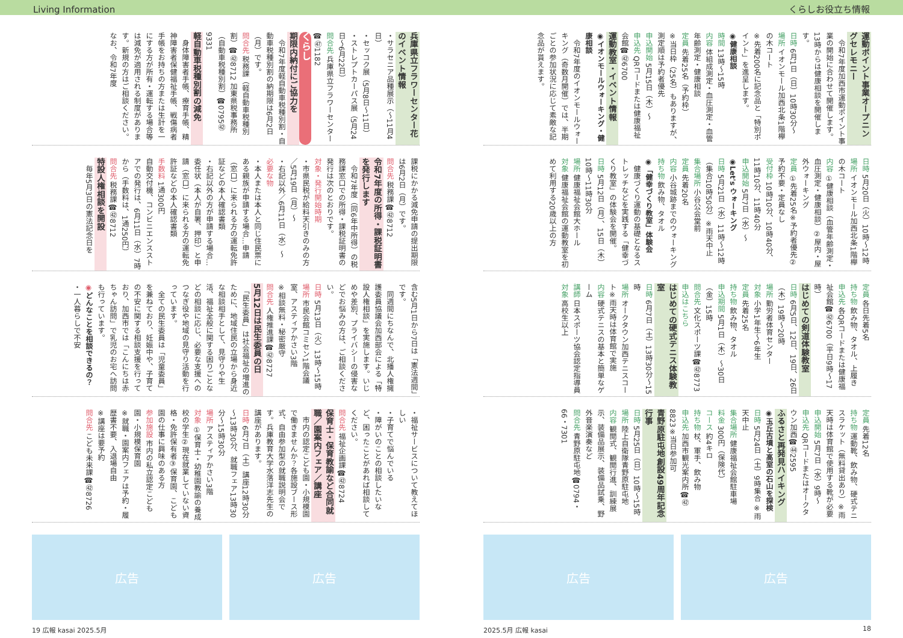Living Information くらしお役立ち情報
運動ポイント事業オープニングセレモニー
　令和7年度加西市運動ポイント事業の開始に合わせて開催します。13時からは健康相談を開催します。
日時 6月1日（日）10時30分～
場所 イオンモール加西北条1階欅の木コート
※先着200名に記念品と「特別ポイント」を進呈します。
◉健康相談
時間 13時～15時
内容 体組成測定・血圧測定・血管年齢測定・健康相談
定員 先着25名（予約枠）
※当日枠（25名）もありますが、測定順は予約者優先
申込開始 5月15日（木）～
申込先 QRコードまたは健康福祉会館☎㊷6700
運動教室・イベント情報
◉イオンモールウォーキング・健康相談
　令和7年度のイオンモールウォーキング（奇数月開催）では、半期ごとの参加状況に応じて素敵な記念品が貰えます。
日時 5月20日（火）10時～12時
場所 イオンモール加西北条1階欅の木コート
内容 ①健康相談（血管年齢測定・血圧測定・健康相談）②屋内・屋外ウォーキング
定員 ①先着25名※予約者優先②予約不要・定員なし
受付枠 10時10分、10時40分、11時10分、11時40分
申込開始 5月7日（水）～
◉Let's ウォーキング
日時 5月21日（水）11時～12時（集合10時50分）※雨天中止
集合場所 小谷公会堂前
定員 先着20名
内容 小谷城跡までのウォーキング
持ち物 飲み物、タオル
◉「健幸づくり教室」体験会
　健康づくり運動の基礎となるストレッチなどを実践する「健幸づくり教室」の体験会を開催。
日時 5月12日（月）、15日（木）10時～11時30分
場所 健康福祉会館大ホール
対象 健康福祉会館の運動教室を初めて利用する20歳以上の方
定員 各日先着5名
持ち物 飲み物、タオル、上履き
申込先 各QRコードまたは健康福祉会館☎㊷6700（平日9時～17時）
はじめての剣道体験教室
日時 6月5日、12日、19日、26日（木）19時～20時
場所 勤労者体育センター
対象 小学1年生～6年生
定員 先着25名
持ち物 飲み物、タオル
申込期間 5月1日（木）～30日（金）15時
問合先 文化スポーツ課☎㊷8773
申込はこちら
はじめての硬式テニス体験教室
日時 6月7日（土）13時30分～15時
場所 オークタウン加西テニスコート※雨天時は体育館で実施
内容 硬式テニスの基本と簡単なゲーム
講師 日本スポーツ協会認定指導員
対象 高校生以上
定員 先着12名
持ち物 運動靴、飲み物、硬式テニスラケット（無料貸出あり）※雨天時は体育館で使用する靴が必要
申込開始 5月7日（水）9時～
申込先 QRコードまたはオークタウン加西☎㊹2595
ふるさと再発見ハイキング
◉玉丘古墳と高室の石山を探検
日時 5月24日（土）9時集合 ※雨天中止
集合場所 健康福祉会館駐車場
料金 300円（保険代）
コース 約4キロ
持ち物 杖、軍手、飲み物
申込先 加西市観光案内所☎㊷8823※当日参加可
青野原駐屯地創設49周年記念行事
日時 5月25日（日）10時～15時
場所 陸上自衛隊青野原駐屯地
内容 観閲式、観閲行進、訓練展示、装備品展示、装備品試乗、野外音楽演奏など
問合先 青野原駐屯地☎0794・66・7301
広告 広告
2025.5月 広報 kasai 18
兵庫県立フラワーセンター花のイベント情報
・サラセニア品種展示（～11月4日）
・セッコク展（5月8日～11日）
・ストレプトカーパス展（5月24日～6月22日）
問合先 兵庫県立フラワーセンター☎㊼1182
くらし
期限内納付にご協力を
　令和7年度軽自動車税種別割・自動車税種別割の納期限は6月2日（月）です。
問合先 税務課（軽自動車税種別割）☎㊷8712 加東県税事務所（自動車税種別割）☎0795㊷9331
軽自動車税種別割の減免
　身体障害者手帳、療育手帳、精神障害者保健福祉手帳、戦傷病者手帳をお持ちの方または生計を一にする方が所有・運転する場合等は減免が適用される制度があります。新規の方はご相談ください。なお、令和7年度
課税にかかる減免申請の提出期限は6月2日（月）です。
問合先 税務課☎㊷8712
令和7年度の所得・課税証明書を発行します
　令和7年度（同6年中所得）の税務課窓口での所得・課税証明書の発行は次のとおりです。
対象・発行開始時期
・市県民税が給料天引きのみの方／5月19日（月）～
・右記以外／6月11日（水）～
必要な物
・本人または本人と同じ住民票にある親族が申請する場合…申請（窓口）に来られる方の運転免許証などの本人確認書類
・右記以外の方が申請する場合…委任状（本人が自署、押印）と申請（窓口）に来られる方の運転免許証などの本人確認書類
手数料 1通300円
自動交付機、コンビニエンスストアでの発行は、6月11日（水）7時から（手数料は、1通250円）
問合先 税務課☎㊷8712
特設人権相談を開設
　毎年5月3日の憲法記念日を
含む5月1日から7日は「憲法週間」です。
　同週間にちなんで、北播人権擁護委員協議会加西部会による「特設人権相談」を実施します。いじめや差別、プライバシーの侵害などでお悩みの方は、ご相談ください。
日時 5月13日（火）13時～15時
場所 市民会館コミセン1階会議室、アスティアかさい3階
※相談無料・秘密厳守
問合先 人権推進課☎㊷8727
5月12日は民生委員の日
　「民生委員」は社会福祉の増進のために、地域住民の立場から身近な相談相手として、見守りや生活、福祉全般に関する困りごとなどの相談に応じ、必要な支援へのつなぎ役や地域の見守り活動を行っています。
　全ての民生委員は「児童委員」を兼ねており、妊娠中や、子育ての不安に関する相談支援を行っており、加西市では「こんにちは赤ちゃん訪問」で乳児のお宅へ訪問も行っています。
◉どんなことを相談できるの？
・一人暮らしで不安
・福祉サービスについて教えてほしい
・子育てで悩んでいる
・障がいのことの相談したいなど、困ったことがあれば相談してください。
問合先 福祉企画課☎㊷8724
保育士・保育教諭など合同就職／園案内フェア／講座
　市内の認定こども園・小規模園で働きませんか？各施設ブース形式、自由参加型の就職説明会です。兵庫教育大学水落洋志先生の講座があります。
日時 6月7日（土）講座12時30分～13時30分、就職フェア13時30分～15時30分
場所 アスティアかさい3階
対象 ①保育士・幼稚園教諭の養成校の学生②現在就業していない資格・免許保有者③保育園、こども園の仕事に興味のある方
参加施設 市内の私立認定こども園・小規模保育園
※就職・園案内フェアは予約・履歴書不要、入退場自由
※講座は要予約
問合先 こども未来課☎㊷8726
広告 広告
19 広報 kasai 2025.5月